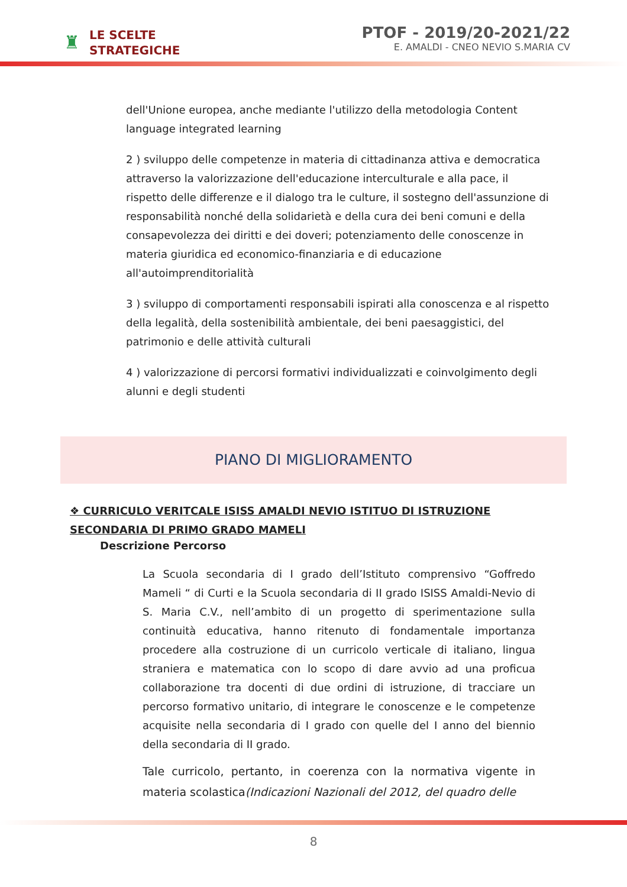♜
LE SCELTE
STRATEGICHE
PTOF - 2019/20-2021/22
E. AMALDI - CNEO NEVIO S.MARIA CV
dell'Unione europea, anche mediante l'utilizzo della metodologia Content language integrated learning
2 ) sviluppo delle competenze in materia di cittadinanza attiva e democratica attraverso la valorizzazione dell'educazione interculturale e alla pace, il rispetto delle differenze e il dialogo tra le culture, il sostegno dell'assunzione di responsabilità nonché della solidarietà e della cura dei beni comuni e della consapevolezza dei diritti e dei doveri; potenziamento delle conoscenze in materia giuridica ed economico-finanziaria e di educazione all'autoimprenditorialità
3 ) sviluppo di comportamenti responsabili ispirati alla conoscenza e al rispetto della legalità, della sostenibilità ambientale, dei beni paesaggistici, del patrimonio e delle attività culturali
4 ) valorizzazione di percorsi formativi individualizzati e coinvolgimento degli alunni e degli studenti
PIANO DI MIGLIORAMENTO
❖ CURRICULO VERITCALE ISISS AMALDI NEVIO ISTITUO DI ISTRUZIONE SECONDARIA DI PRIMO GRADO MAMELI
Descrizione Percorso
La Scuola secondaria di I grado dell’Istituto comprensivo “Goffredo Mameli “ di Curti e la Scuola secondaria di II grado ISISS Amaldi-Nevio di S. Maria C.V., nell’ambito di un progetto di sperimentazione sulla continuità educativa, hanno ritenuto di fondamentale importanza procedere alla costruzione di un curricolo verticale di italiano, lingua straniera e matematica con lo scopo di dare avvio ad una proficua collaborazione tra docenti di due ordini di istruzione, di tracciare un percorso formativo unitario, di integrare le conoscenze e le competenze acquisite nella secondaria di I grado con quelle del I anno del biennio della secondaria di II grado.
Tale curricolo, pertanto, in coerenza con la normativa vigente in materia scolastica(Indicazioni Nazionali del 2012, del quadro delle
8